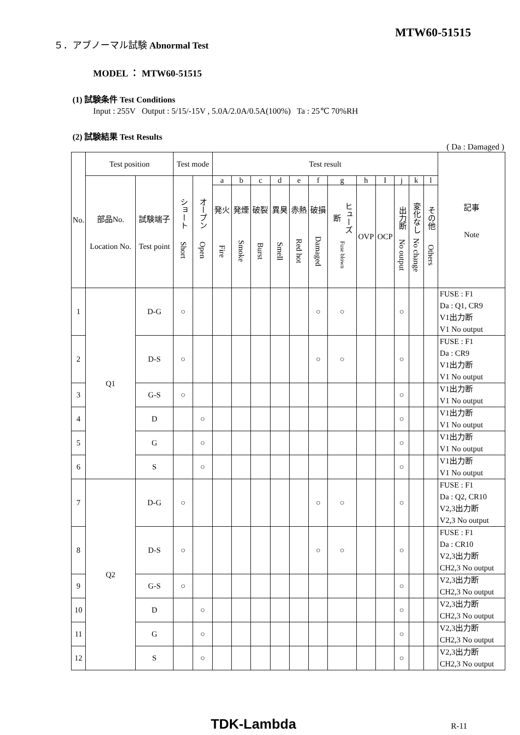５．アブノーマル試験 Abnormal Test
MTW60-51515
MODEL ： MTW60-51515
(1) 試験条件 Test Conditions
Input : 255V Output : 5/15/-15V , 5.0A/2.0A/0.5A(100%) Ta : 25℃ 70%RH
(2) 試験結果 Test Results
( Da : Damaged )
| No. | Test position | | Test mode | | Test result | | | | | | | | | | | | 記事 Note |
| --- | --- | --- | --- | --- | --- | --- | --- | --- | --- | --- | --- | --- | --- | --- | --- | --- | --- |
| | 部品No. Location No. | 試験端子 Test point | ショート Short | オープン Open | a | b | c | d | e | f | g | h | I | j | k | l | |
| | | | | | 発火 Fire | 発煙 Smoke | 破裂 Burst | 異臭 Smell | 赤熱 Red hot | 破損 Damaged | ヒューズ断 Fuse blown | OVP | OCP | 出力断 No output | 変化なし No change | その他 Others | |
| 1 | Q1 | D-G | ○ | | | | | | | ○ | ○ | | | ○ | | | FUSE : F1 Da : Q1, CR9 V1出力断 V1 No output |
| 2 | | D-S | ○ | | | | | | | ○ | ○ | | | ○ | | | FUSE : F1 Da : CR9 V1出力断 V1 No output |
| 3 | | G-S | ○ | | | | | | | | | | | ○ | | | V1出力断 V1 No output |
| 4 | | D | | ○ | | | | | | | | | | ○ | | | V1出力断 V1 No output |
| 5 | | G | | ○ | | | | | | | | | | ○ | | | V1出力断 V1 No output |
| 6 | | S | | ○ | | | | | | | | | | ○ | | | V1出力断 V1 No output |
| 7 | Q2 | D-G | ○ | | | | | | | ○ | ○ | | | ○ | | | FUSE : F1 Da : Q2, CR10 V2,3出力断 V2,3 No output |
| 8 | | D-S | ○ | | | | | | | ○ | ○ | | | ○ | | | FUSE : F1 Da : CR10 V2,3出力断 CH2,3 No output |
| 9 | | G-S | ○ | | | | | | | | | | | ○ | | | V2,3出力断 CH2,3 No output |
| 10 | | D | | ○ | | | | | | | | | | ○ | | | V2,3出力断 CH2,3 No output |
| 11 | | G | | ○ | | | | | | | | | | ○ | | | V2,3出力断 CH2,3 No output |
| 12 | | S | | ○ | | | | | | | | | | ○ | | | V2,3出力断 CH2,3 No output |
TDK-Lambda R-11